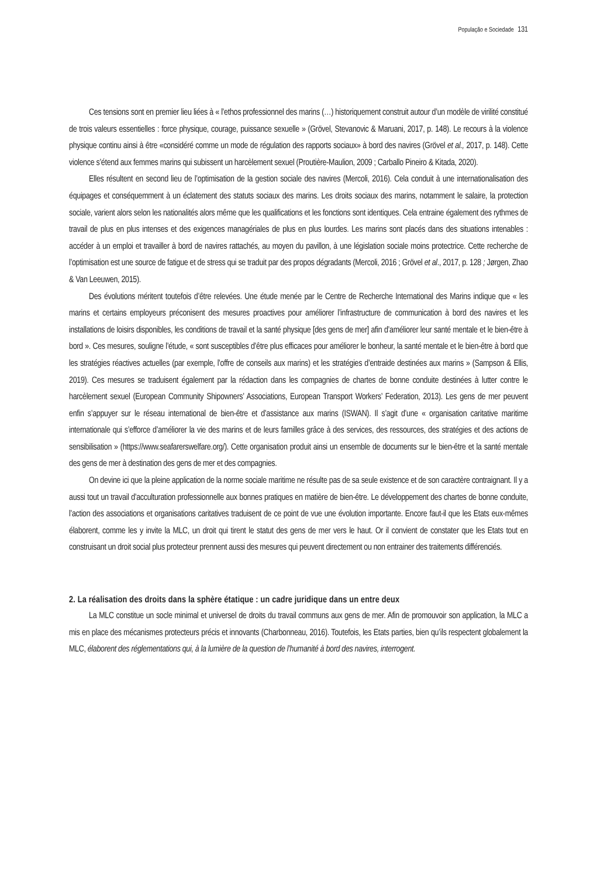População e Sociedade 131
Ces tensions sont en premier lieu liées à « l’ethos professionnel des marins (…) historiquement construit autour d’un modèle de virilité constitué de trois valeurs essentielles : force physique, courage, puissance sexuelle » (Grövel, Stevanovic & Maruani, 2017, p. 148). Le recours à la violence physique continu ainsi à être «considéré comme un mode de régulation des rapports sociaux» à bord des navires (Grövel et al., 2017, p. 148). Cette violence s’étend aux femmes marins qui subissent un harcèlement sexuel (Proutière-Maulion, 2009 ; Carballo Pineiro & Kitada, 2020).
Elles résultent en second lieu de l’optimisation de la gestion sociale des navires (Mercoli, 2016). Cela conduit à une internationalisation des équipages et conséquemment à un éclatement des statuts sociaux des marins. Les droits sociaux des marins, notamment le salaire, la protection sociale, varient alors selon les nationalités alors même que les qualifications et les fonctions sont identiques. Cela entraine également des rythmes de travail de plus en plus intenses et des exigences managériales de plus en plus lourdes. Les marins sont placés dans des situations intenables : accéder à un emploi et travailler à bord de navires rattachés, au moyen du pavillon, à une législation sociale moins protectrice. Cette recherche de l’optimisation est une source de fatigue et de stress qui se traduit par des propos dégradants (Mercoli, 2016 ; Grövel et al., 2017, p. 128 ; Jørgen, Zhao & Van Leeuwen, 2015).
Des évolutions méritent toutefois d’être relevées. Une étude menée par le Centre de Recherche International des Marins indique que « les marins et certains employeurs préconisent des mesures proactives pour améliorer l’infrastructure de communication à bord des navires et les installations de loisirs disponibles, les conditions de travail et la santé physique [des gens de mer] afin d’améliorer leur santé mentale et le bien-être à bord ». Ces mesures, souligne l’étude, « sont susceptibles d’être plus efficaces pour améliorer le bonheur, la santé mentale et le bien-être à bord que les stratégies réactives actuelles (par exemple, l’offre de conseils aux marins) et les stratégies d’entraide destinées aux marins » (Sampson & Ellis, 2019). Ces mesures se traduisent également par la rédaction dans les compagnies de chartes de bonne conduite destinées à lutter contre le harcèlement sexuel (European Community Shipowners’ Associations, European Transport Workers’ Federation, 2013). Les gens de mer peuvent enfin s’appuyer sur le réseau international de bien-être et d’assistance aux marins (ISWAN). Il s’agit d’une « organisation caritative maritime internationale qui s’efforce d’améliorer la vie des marins et de leurs familles grâce à des services, des ressources, des stratégies et des actions de sensibilisation » (https://www.seafarerswelfare.org/). Cette organisation produit ainsi un ensemble de documents sur le bien-être et la santé mentale des gens de mer à destination des gens de mer et des compagnies.
On devine ici que la pleine application de la norme sociale maritime ne résulte pas de sa seule existence et de son caractère contraignant. Il y a aussi tout un travail d’acculturation professionnelle aux bonnes pratiques en matière de bien-être. Le développement des chartes de bonne conduite, l’action des associations et organisations caritatives traduisent de ce point de vue une évolution importante. Encore faut-il que les Etats eux-mêmes élaborent, comme les y invite la MLC, un droit qui tirent le statut des gens de mer vers le haut. Or il convient de constater que les Etats tout en construisant un droit social plus protecteur prennent aussi des mesures qui peuvent directement ou non entrainer des traitements différenciés.
2. La réalisation des droits dans la sphère étatique : un cadre juridique dans un entre deux
La MLC constitue un socle minimal et universel de droits du travail communs aux gens de mer. Afin de promouvoir son application, la MLC a mis en place des mécanismes protecteurs précis et innovants (Charbonneau, 2016). Toutefois, les Etats parties, bien qu’ils respectent globalement la MLC, élaborent des réglementations qui, à la lumière de la question de l’humanité à bord des navires, interrogent.